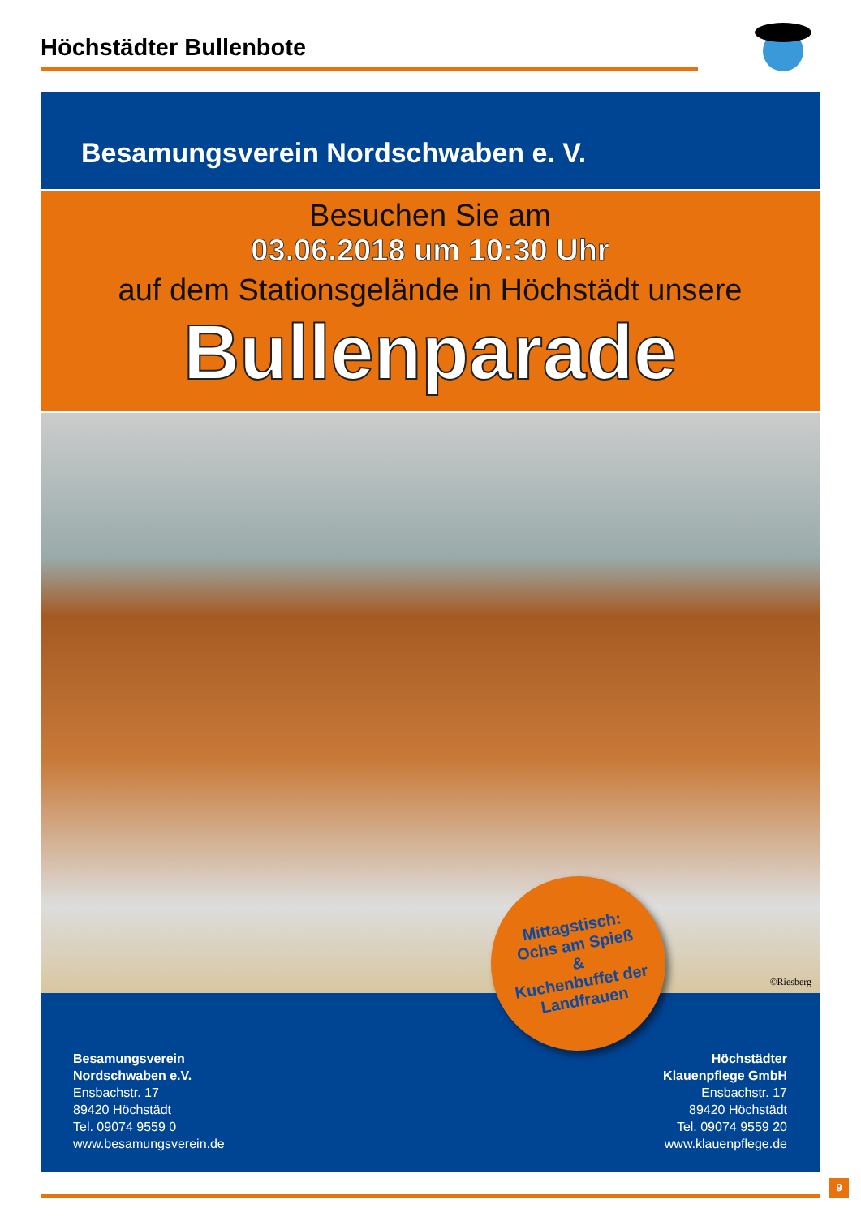Höchstädter Bullenbote
Besamungsverein Nordschwaben e. V.
Besuchen Sie am
03.06.2018 um 10:30 Uhr
auf dem Stationsgelände in Höchstädt unsere
Bullenparade
©Riesberg
Besamungsverein
Nordschwaben e.V.
Ensbachstr. 17
89420 Höchstädt
Tel. 09074 9559 0
www.besamungsverein.de
Höchstädter
Klauenpflege GmbH
Ensbachstr. 17
89420 Höchstädt
Tel. 09074 9559 20
www.klauenpflege.de
Mittagstisch:
Ochs am Spieß
&
Kuchenbuffet der
Landfrauen
9